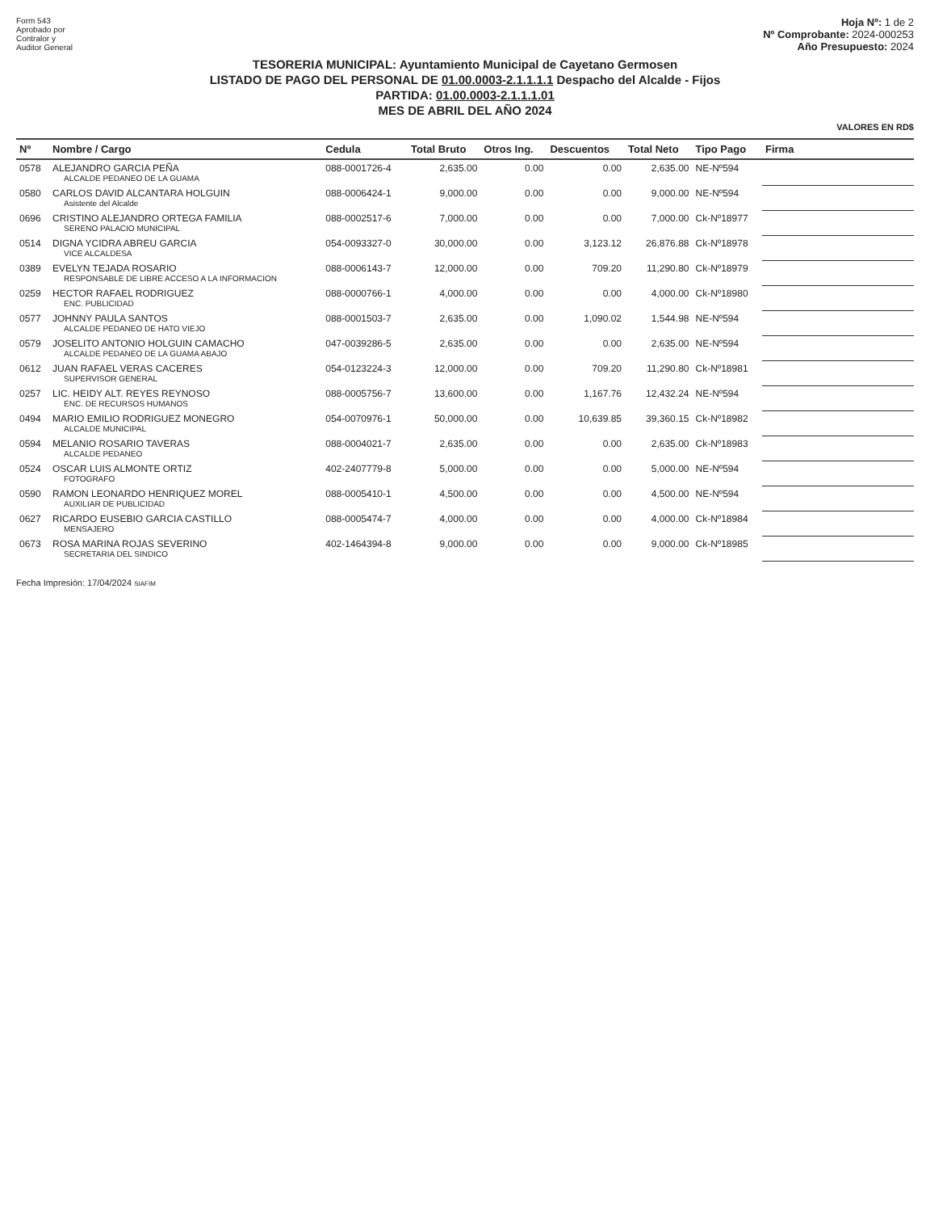Form 543
Aprobado por
Contralor y
Auditor General
Hoja Nº: 1 de 2
Nº Comprobante: 2024-000253
Año Presupuesto: 2024
TESORERIA MUNICIPAL: Ayuntamiento Municipal de Cayetano Germosen
LISTADO DE PAGO DEL PERSONAL DE 01.00.0003-2.1.1.1.1 Despacho del Alcalde - Fijos
PARTIDA: 01.00.0003-2.1.1.1.01
MES DE ABRIL DEL AÑO 2024
VALORES EN RD$
| Nº | Nombre / Cargo | Cedula | Total Bruto | Otros Ing. | Descuentos | Total Neto | Tipo Pago | Firma |
| --- | --- | --- | --- | --- | --- | --- | --- | --- |
| 0578 | ALEJANDRO GARCIA PEÑA ALCALDE PEDANEO DE LA GUAMA | 088-0001726-4 | 2,635.00 | 0.00 | 0.00 | 2,635.00 | NE-Nº594 | |
| 0580 | CARLOS DAVID ALCANTARA HOLGUIN Asistente del Alcalde | 088-0006424-1 | 9,000.00 | 0.00 | 0.00 | 9,000.00 | NE-Nº594 | |
| 0696 | CRISTINO ALEJANDRO ORTEGA FAMILIA SERENO PALACIO MUNICIPAL | 088-0002517-6 | 7,000.00 | 0.00 | 0.00 | 7,000.00 | Ck-Nº18977 | |
| 0514 | DIGNA YCIDRA ABREU GARCIA VICE ALCALDESA | 054-0093327-0 | 30,000.00 | 0.00 | 3,123.12 | 26,876.88 | Ck-Nº18978 | |
| 0389 | EVELYN TEJADA ROSARIO RESPONSABLE DE LIBRE ACCESO A LA INFORMACION | 088-0006143-7 | 12,000.00 | 0.00 | 709.20 | 11,290.80 | Ck-Nº18979 | |
| 0259 | HECTOR RAFAEL RODRIGUEZ ENC. PUBLICIDAD | 088-0000766-1 | 4,000.00 | 0.00 | 0.00 | 4,000.00 | Ck-Nº18980 | |
| 0577 | JOHNNY PAULA SANTOS ALCALDE PEDANEO DE HATO VIEJO | 088-0001503-7 | 2,635.00 | 0.00 | 1,090.02 | 1,544.98 | NE-Nº594 | |
| 0579 | JOSELITO ANTONIO HOLGUIN CAMACHO ALCALDE PEDANEO DE LA GUAMA ABAJO | 047-0039286-5 | 2,635.00 | 0.00 | 0.00 | 2,635.00 | NE-Nº594 | |
| 0612 | JUAN RAFAEL VERAS CACERES SUPERVISOR GENERAL | 054-0123224-3 | 12,000.00 | 0.00 | 709.20 | 11,290.80 | Ck-Nº18981 | |
| 0257 | LIC. HEIDY ALT. REYES REYNOSO ENC. DE RECURSOS HUMANOS | 088-0005756-7 | 13,600.00 | 0.00 | 1,167.76 | 12,432.24 | NE-Nº594 | |
| 0494 | MARIO EMILIO RODRIGUEZ MONEGRO ALCALDE MUNICIPAL | 054-0070976-1 | 50,000.00 | 0.00 | 10,639.85 | 39,360.15 | Ck-Nº18982 | |
| 0594 | MELANIO ROSARIO TAVERAS ALCALDE PEDANEO | 088-0004021-7 | 2,635.00 | 0.00 | 0.00 | 2,635.00 | Ck-Nº18983 | |
| 0524 | OSCAR LUIS ALMONTE ORTIZ FOTOGRAFO | 402-2407779-8 | 5,000.00 | 0.00 | 0.00 | 5,000.00 | NE-Nº594 | |
| 0590 | RAMON LEONARDO HENRIQUEZ MOREL AUXILIAR DE PUBLICIDAD | 088-0005410-1 | 4,500.00 | 0.00 | 0.00 | 4,500.00 | NE-Nº594 | |
| 0627 | RICARDO EUSEBIO GARCIA CASTILLO MENSAJERO | 088-0005474-7 | 4,000.00 | 0.00 | 0.00 | 4,000.00 | Ck-Nº18984 | |
| 0673 | ROSA MARINA ROJAS SEVERINO SECRETARIA DEL SINDICO | 402-1464394-8 | 9,000.00 | 0.00 | 0.00 | 9,000.00 | Ck-Nº18985 | |
Fecha Impresión: 17/04/2024 SIAFIM